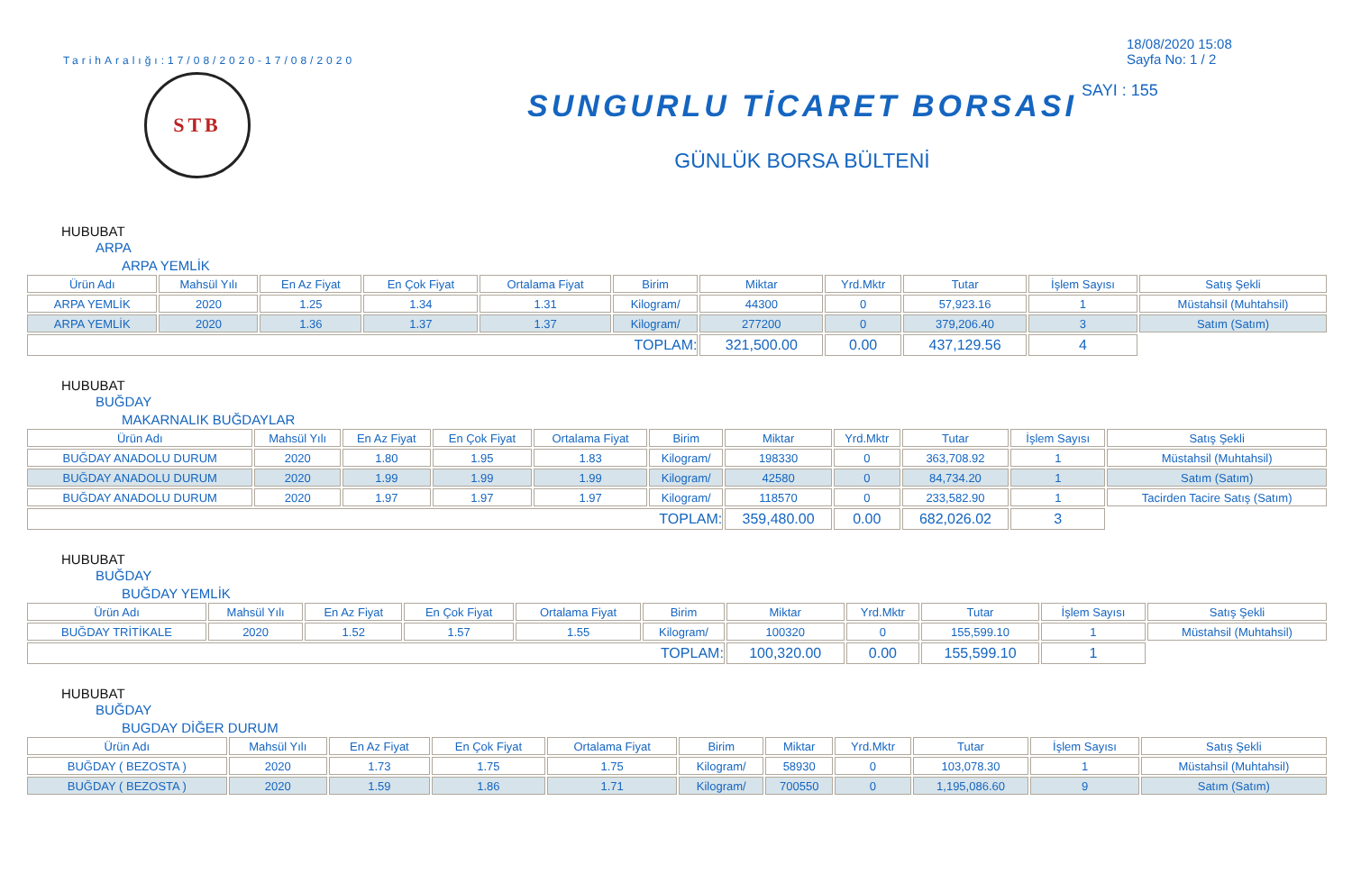TarihAralığı:17/08/2020-17/08/2020
STB
SUNGURLU TİCARET BORSASI
GÜNLÜK BORSA BÜLTENİ
18/08/2020 15:08
Sayfa No: 1 / 2
SAYI : 155
HUBUBAT
ARPA
ARPA YEMLİK
| Ürün Adı | Mahsül Yılı | En Az Fiyat | En Çok Fiyat | Ortalama Fiyat | Birim | Miktar | Yrd.Mktr | Tutar | İşlem Sayısı | Satış Şekli |
| --- | --- | --- | --- | --- | --- | --- | --- | --- | --- | --- |
| ARPA YEMLİK | 2020 | 1.25 | 1.34 | 1.31 | Kilogram/ | 44300 | 0 | 57,923.16 | 1 | Müstahsil (Muhtahsil) |
| ARPA YEMLİK | 2020 | 1.36 | 1.37 | 1.37 | Kilogram/ | 277200 | 0 | 379,206.40 | 3 | Satım (Satım) |
| TOPLAM: | | | | | | 321,500.00 | 0.00 | 437,129.56 | 4 | |
HUBUBAT
BUĞDAY
MAKARNALIK BUĞDAYLAR
| Ürün Adı | Mahsül Yılı | En Az Fiyat | En Çok Fiyat | Ortalama Fiyat | Birim | Miktar | Yrd.Mktr | Tutar | İşlem Sayısı | Satış Şekli |
| --- | --- | --- | --- | --- | --- | --- | --- | --- | --- | --- |
| BUĞDAY ANADOLU DURUM | 2020 | 1.80 | 1.95 | 1.83 | Kilogram/ | 198330 | 0 | 363,708.92 | 1 | Müstahsil (Muhtahsil) |
| BUĞDAY ANADOLU DURUM | 2020 | 1.99 | 1.99 | 1.99 | Kilogram/ | 42580 | 0 | 84,734.20 | 1 | Satım (Satım) |
| BUĞDAY ANADOLU DURUM | 2020 | 1.97 | 1.97 | 1.97 | Kilogram/ | 118570 | 0 | 233,582.90 | 1 | Tacirden Tacire Satış (Satım) |
| TOPLAM: | | | | | | 359,480.00 | 0.00 | 682,026.02 | 3 | |
HUBUBAT
BUĞDAY
BUĞDAY YEMLİK
| Ürün Adı | Mahsül Yılı | En Az Fiyat | En Çok Fiyat | Ortalama Fiyat | Birim | Miktar | Yrd.Mktr | Tutar | İşlem Sayısı | Satış Şekli |
| --- | --- | --- | --- | --- | --- | --- | --- | --- | --- | --- |
| BUĞDAY TRİTİKALE | 2020 | 1.52 | 1.57 | 1.55 | Kilogram/ | 100320 | 0 | 155,599.10 | 1 | Müstahsil (Muhtahsil) |
| TOPLAM: | | | | | | 100,320.00 | 0.00 | 155,599.10 | 1 | |
HUBUBAT
BUĞDAY
BUGDAY DİĞER DURUM
| Ürün Adı | Mahsül Yılı | En Az Fiyat | En Çok Fiyat | Ortalama Fiyat | Birim | Miktar | Yrd.Mktr | Tutar | İşlem Sayısı | Satış Şekli |
| --- | --- | --- | --- | --- | --- | --- | --- | --- | --- | --- |
| BUĞDAY ( BEZOSTA ) | 2020 | 1.73 | 1.75 | 1.75 | Kilogram/ | 58930 | 0 | 103,078.30 | 1 | Müstahsil (Muhtahsil) |
| BUĞDAY ( BEZOSTA ) | 2020 | 1.59 | 1.86 | 1.71 | Kilogram/ | 700550 | 0 | 1,195,086.60 | 9 | Satım (Satım) |